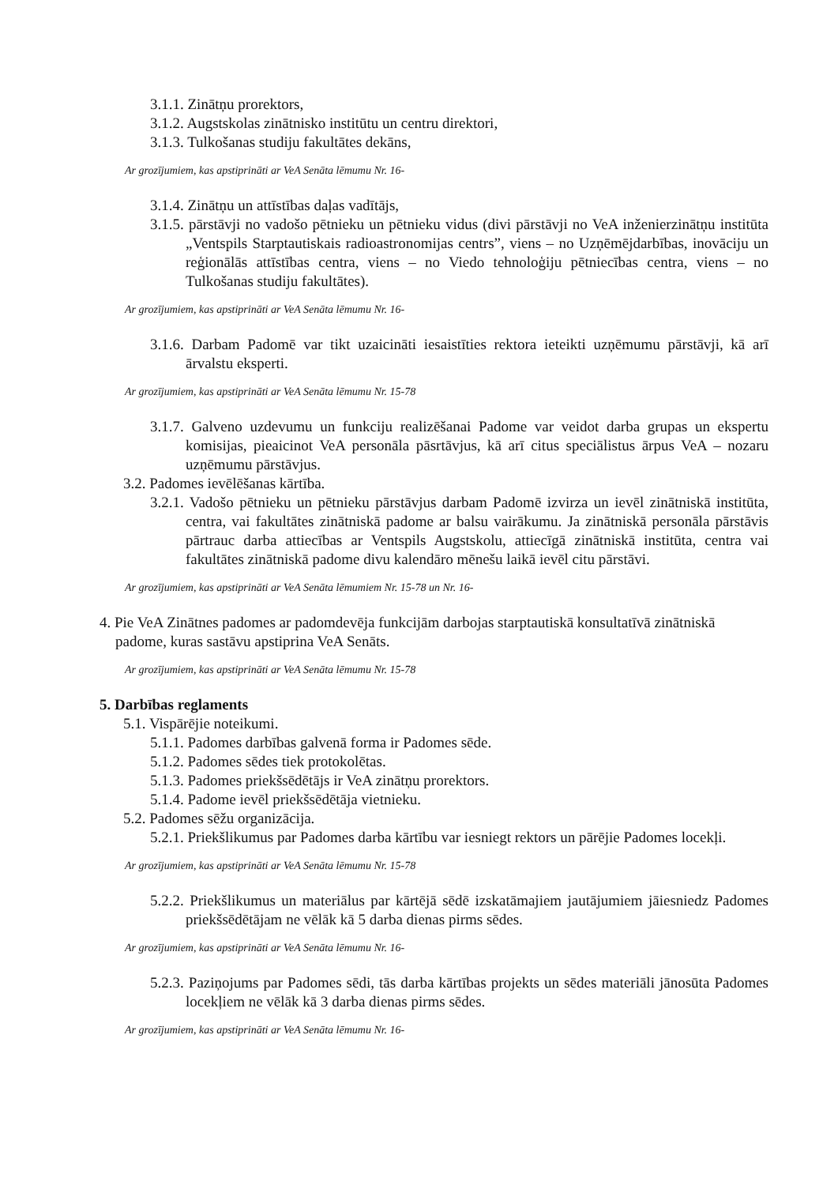3.1.1. Zinātņu prorektors,
3.1.2. Augstskolas zinātnisko institūtu un centru direktori,
3.1.3. Tulkošanas studiju fakultātes dekāns,
Ar grozījumiem, kas apstiprināti ar VeA Senāta lēmumu Nr. 16-
3.1.4. Zinātņu un attīstības daļas vadītājs,
3.1.5. pārstāvji no vadošo pētnieku un pētnieku vidus (divi pārstāvji no VeA inženierzinātņu institūta „Ventspils Starptautiskais radioastronomijas centrs”, viens – no Uzņēmējdarbības, inovāciju un reģionālās attīstības centra, viens – no Viedo tehnoloģiju pētniecības centra, viens – no Tulkošanas studiju fakultātes).
Ar grozījumiem, kas apstiprināti ar VeA Senāta lēmumu Nr. 16-
3.1.6. Darbam Padomē var tikt uzaicināti iesaistīties rektora ieteikti uzņēmumu pārstāvji, kā arī ārvalstu eksperti.
Ar grozījumiem, kas apstiprināti ar VeA Senāta lēmumu Nr. 15-78
3.1.7. Galveno uzdevumu un funkciju realizēšanai Padome var veidot darba grupas un ekspertu komisijas, pieaicinot VeA personāla pāsrtāvjus, kā arī citus speciālistus ārpus VeA – nozaru uzņēmumu pārstāvjus.
3.2. Padomes ievēlēšanas kārtība.
3.2.1. Vadošo pētnieku un pētnieku pārstāvjus darbam Padomē izvirza un ievēl zinātniskā institūta, centra, vai fakultātes zinātniskā padome ar balsu vairākumu. Ja zinātniskā personāla pārstāvis pārtrauc darba attiecības ar Ventspils Augstskolu, attiecīgā zinātniskā institūta, centra vai fakultātes zinātniskā padome divu kalendāro mēnešu laikā ievēl citu pārstāvi.
Ar grozījumiem, kas apstiprināti ar VeA Senāta lēmumiem Nr. 15-78 un Nr. 16-
4. Pie VeA Zinātnes padomes ar padomdevēja funkcijām darbojas starptautiskā konsultatīvā zinātniskā padome, kuras sastāvu apstiprina VeA Senāts.
Ar grozījumiem, kas apstiprināti ar VeA Senāta lēmumu Nr. 15-78
5. Darbības reglaments
5.1. Vispārējie noteikumi.
5.1.1. Padomes darbības galvenā forma ir Padomes sēde.
5.1.2. Padomes sēdes tiek protokolētas.
5.1.3. Padomes priekšsēdētājs ir VeA zinātņu prorektors.
5.1.4. Padome ievēl priekšsēdētāja vietnieku.
5.2. Padomes sēžu organizācija.
5.2.1. Priekšlikumus par Padomes darba kārtību var iesniegt rektors un pārējie Padomes locekļi.
Ar grozījumiem, kas apstiprināti ar VeA Senāta lēmumu Nr. 15-78
5.2.2. Priekšlikumus un materiālus par kārtējā sēdē izskatāmajiem jautājumiem jāiesniedz Padomes priekšsēdētājam ne vēlāk kā 5 darba dienas pirms sēdes.
Ar grozījumiem, kas apstiprināti ar VeA Senāta lēmumu Nr. 16-
5.2.3. Paziņojums par Padomes sēdi, tās darba kārtības projekts un sēdes materiāli jānosūta Padomes locekļiem ne vēlāk kā 3 darba dienas pirms sēdes.
Ar grozījumiem, kas apstiprināti ar VeA Senāta lēmumu Nr. 16-